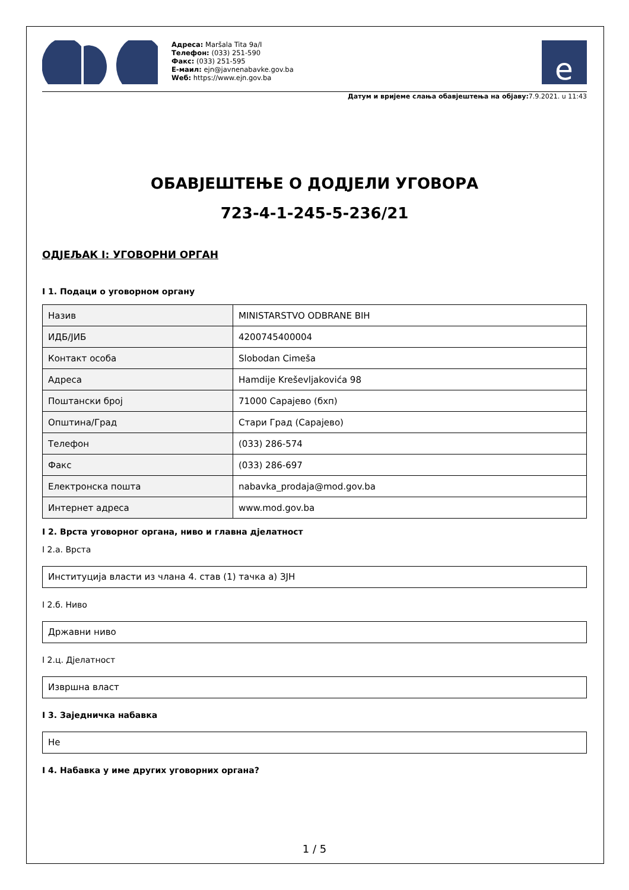Адреса: Maršala Tita 9a/I
Телефон: (033) 251-590
Факс: (033) 251-595
Е-маил: ejn@javnenabavke.gov.ba
Wеб: https://www.ejn.gov.ba
e
Датум и вријеме слања обавјештења на објаву: 7.9.2021. u 11:43
ОБАВЈЕШТЕЊЕ О ДОДЈЕЛИ УГОВОРА
723-4-1-245-5-236/21
ОДЈЕЉАК I: УГОВОРНИ ОРГАН
I 1. Подаци о уговорном органу
| Назив | MINISTARSTVO ODBRANE BIH |
| ИДБ/ЈИБ | 4200745400004 |
| Контакт особа | Slobodan Cimeša |
| Адреса | Hamdije Kreševljakovića 98 |
| Поштански број | 71000 Сарајево (бхп) |
| Општина/Град | Стари Град (Сарајево) |
| Телефон | (033) 286-574 |
| Факс | (033) 286-697 |
| Електронска пошта | nabavka_prodaja@mod.gov.ba |
| Интернет адреса | www.mod.gov.ba |
I 2. Врста уговорног органа, ниво и главна дјелатност
I 2.а. Врста
Институција власти из члана 4. став (1) тачка а) ЗЈН
I 2.б. Ниво
Државни ниво
I 2.ц. Дјелатност
Извршна власт
I 3. Заједничка набавка
Не
I 4. Набавка у име других уговорних органа?
1 / 5